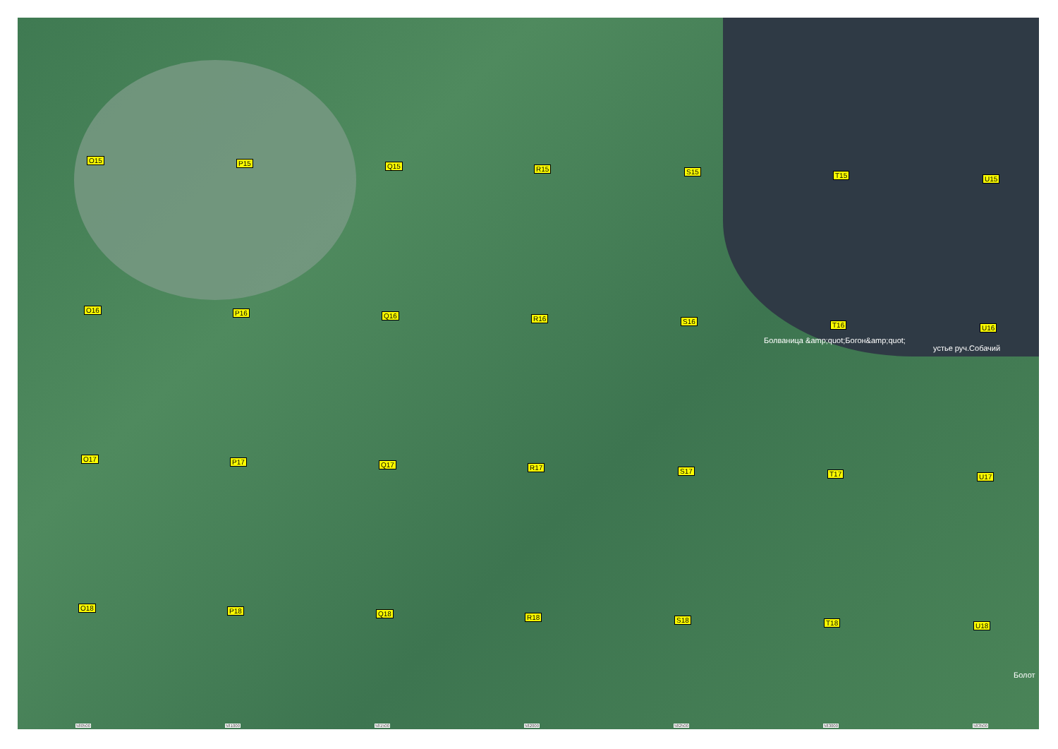O15 P15 Q15 R15 S15 T15 U15
O16 P16 Q16 R16 S16 T16
Болваница &amp;quot;Богон&amp;quot;
U16
устье руч.Собачий
O17 P17 Q17 R17 S17 T17 U17
O18 P18 Q18 R18 S18 T18 U18
Болот
580500 581000 581500 582000 582500 583000 583500